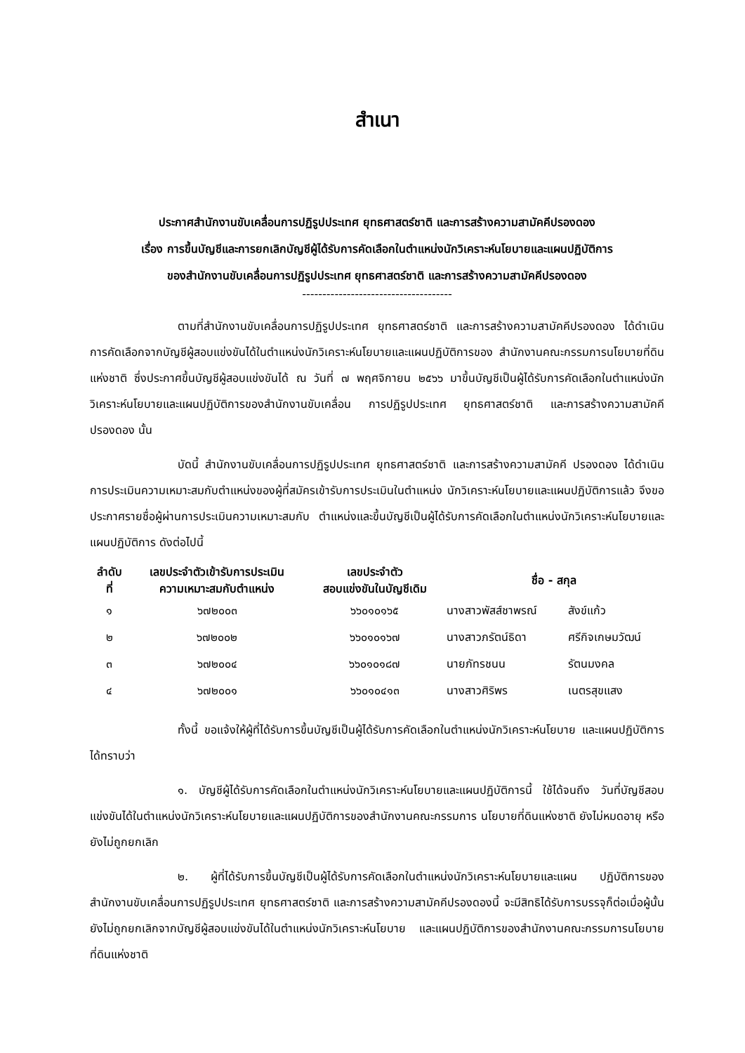สำเนา
ประกาศสำนักงานขับเคลื่อนการปฏิรูปประเทศ ยุทธศาสตร์ชาติ และการสร้างความสามัคคีปรองดอง
เรื่อง การขึ้นบัญชีและการยกเลิกบัญชีผู้ได้รับการคัดเลือกในตำแหน่งนักวิเคราะห์นโยบายและแผนปฏิบัติการ
ของสำนักงานขับเคลื่อนการปฏิรูปประเทศ ยุทธศาสตร์ชาติ และการสร้างความสามัคคีปรองดอง
-------------------------------------
ตามที่สำนักงานขับเคลื่อนการปฏิรูปประเทศ ยุทธศาสตร์ชาติ และการสร้างความสามัคคีปรองดอง ได้ดำเนินการคัดเลือกจากบัญชีผู้สอบแข่งขันได้ในตำแหน่งนักวิเคราะห์นโยบายและแผนปฏิบัติการของ สำนักงานคณะกรรมการนโยบายที่ดินแห่งชาติ ซึ่งประกาศขึ้นบัญชีผู้สอบแข่งขันได้ ณ วันที่ ๗ พฤศจิกายน ๒๕๖๖ มาขึ้นบัญชีเป็นผู้ได้รับการคัดเลือกในตำแหน่งนักวิเคราะห์นโยบายและแผนปฏิบัติการของสำนักงานขับเคลื่อน การปฏิรูปประเทศ ยุทธศาสตร์ชาติ และการสร้างความสามัคคีปรองดอง นั้น
บัดนี้ สำนักงานขับเคลื่อนการปฏิรูปประเทศ ยุทธศาสตร์ชาติ และการสร้างความสามัคคี ปรองดอง ได้ดำเนินการประเมินความเหมาะสมกับตำแหน่งของผู้ที่สมัครเข้ารับการประเมินในตำแหน่ง นักวิเคราะห์นโยบายและแผนปฏิบัติการแล้ว จึงขอประกาศรายชื่อผู้ผ่านการประเมินความเหมาะสมกับ ตำแหน่งและขึ้นบัญชีเป็นผู้ได้รับการคัดเลือกในตำแหน่งนักวิเคราะห์นโยบายและแผนปฏิบัติการ ดังต่อไปนี้
| ลำดับ ที่ | เลขประจำตัวเข้ารับการประเมิน ความเหมาะสมกับตำแหน่ง | เลขประจำตัว สอบแข่งขันในบัญชีเดิม | ชื่อ - สกุล | |
| --- | --- | --- | --- | --- |
| ๑ | ๖๗๒๐๐๓ | ๖๖๐๑๐๑๖๕ | นางสาวพัสส์ชาพรณ์ | สังข์แก้ว |
| ๒ | ๖๗๒๐๐๒ | ๖๖๐๑๐๑๖๗ | นางสาวภรัตน์ธิดา | ศรีกิจเกษมวัฒน์ |
| ๓ | ๖๗๒๐๐๔ | ๖๖๐๑๐๑๘๗ | นายภัทรชนน | รัตนมงคล |
| ๔ | ๖๗๒๐๐๑ | ๖๖๐๑๐๔๑๓ | นางสาวศิริพร | เนตรสุขแสง |
ทั้งนี้ ขอแจ้งให้ผู้ที่ได้รับการขึ้นบัญชีเป็นผู้ได้รับการคัดเลือกในตำแหน่งนักวิเคราะห์นโยบาย และแผนปฏิบัติการ ได้ทราบว่า
๑. บัญชีผู้ได้รับการคัดเลือกในตำแหน่งนักวิเคราะห์นโยบายและแผนปฏิบัติการนี้ ใช้ได้จนถึง วันที่บัญชีสอบแข่งขันได้ในตำแหน่งนักวิเคราะห์นโยบายและแผนปฏิบัติการของสำนักงานคณะกรรมการ นโยบายที่ดินแห่งชาติ ยังไม่หมดอายุ หรือยังไม่ถูกยกเลิก
๒. ผู้ที่ได้รับการขึ้นบัญชีเป็นผู้ได้รับการคัดเลือกในตำแหน่งนักวิเคราะห์นโยบายและแผน ปฏิบัติการของสำนักงานขับเคลื่อนการปฏิรูปประเทศ ยุทธศาสตร์ชาติ และการสร้างความสามัคคีปรองดองนี้ จะมีสิทธิได้รับการบรรจุก็ต่อเมื่อผู้นั้นยังไม่ถูกยกเลิกจากบัญชีผู้สอบแข่งขันได้ในตำแหน่งนักวิเคราะห์นโยบาย และแผนปฏิบัติการของสำนักงานคณะกรรมการนโยบายที่ดินแห่งชาติ